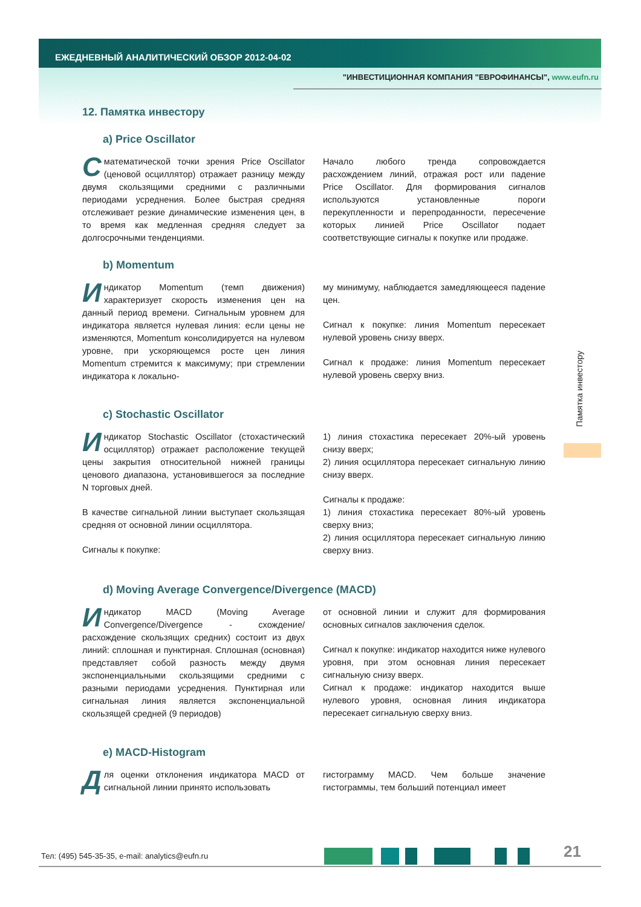ЕЖЕДНЕВНЫЙ АНАЛИТИЧЕСКИЙ ОБЗОР 2012-04-02
"ИНВЕСТИЦИОННАЯ КОМПАНИЯ "ЕВРОФИНАНСЫ", www.eufn.ru
12. Памятка инвестору
a) Price Oscillator
С математической точки зрения Price Oscillator (ценовой осциллятор) отражает разницу между двумя скользящими средними с различными периодами усреднения. Более быстрая средняя отслеживает резкие динамические изменения цен, в то время как медленная средняя следует за долгосрочными тенденциями.
Начало любого тренда сопровождается расхождением линий, отражая рост или падение Price Oscillator. Для формирования сигналов используются установленные пороги перекупленности и перепроданности, пересечение которых линией Price Oscillator подает соответствующие сигналы к покупке или продаже.
b) Momentum
Индикатор Momentum (темп движения) характеризует скорость изменения цен на данный период времени. Сигнальным уровнем для индикатора является нулевая линия: если цены не изменяются, Momentum консолидируется на нулевом уровне, при ускоряющемся росте цен линия Momentum стремится к максимуму; при стремлении индикатора к локально-
му минимуму, наблюдается замедляющееся падение цен.
Сигнал к покупке: линия Momentum пересекает нулевой уровень снизу вверх.
Сигнал к продаже: линия Momentum пересекает нулевой уровень сверху вниз.
c) Stochastic Oscillator
Индикатор Stochastic Oscillator (стохастический осциллятор) отражает расположение текущей цены закрытия относительной нижней границы ценового диапазона, установившегося за последние N торговых дней.
В качестве сигнальной линии выступает скользящая средняя от основной линии осциллятора.
Сигналы к покупке:
1) линия стохастика пересекает 20%-ый уровень снизу вверх;
2) линия осциллятора пересекает сигнальную линию снизу вверх.
Сигналы к продаже:
1) линия стохастика пересекает 80%-ый уровень сверху вниз;
2) линия осциллятора пересекает сигнальную линию сверху вниз.
d) Moving Average Convergence/Divergence (MACD)
Индикатор MACD (Moving Average Convergence/Divergence - схождение/расхождение скользящих средних) состоит из двух линий: сплошная и пунктирная. Сплошная (основная) представляет собой разность между двумя экспоненциальными скользящими средними с разными периодами усреднения. Пунктирная или сигнальная линия является экспоненциальной скользящей средней (9 периодов)
от основной линии и служит для формирования основных сигналов заключения сделок.
Сигнал к покупке: индикатор находится ниже нулевого уровня, при этом основная линия пересекает сигнальную снизу вверх.
Сигнал к продаже: индикатор находится выше нулевого уровня, основная линия индикатора пересекает сигнальную сверху вниз.
e) MACD-Histogram
Для оценки отклонения индикатора MACD от сигнальной линии принято использовать
гистограмму MACD. Чем больше значение гистограммы, тем больший потенциал имеет
Памятка инвестору
Тел: (495) 545-35-35, e-mail: analytics@eufn.ru
21